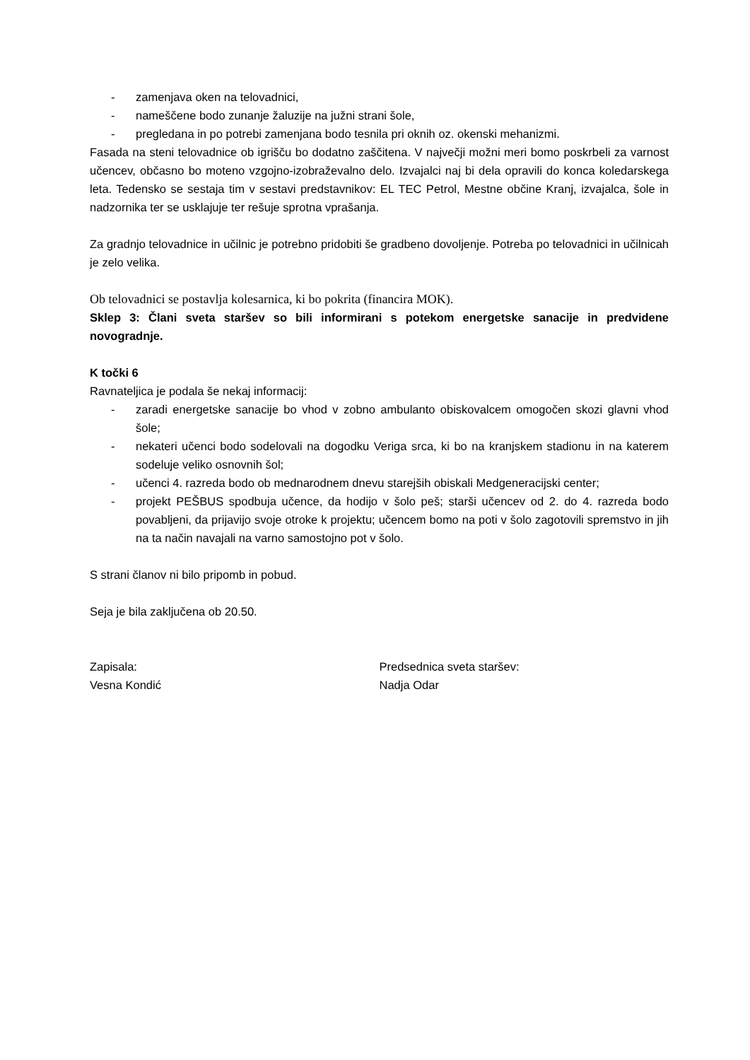- zamenjava oken na telovadnici,
- nameščene bodo zunanje žaluzije na južni strani šole,
- pregledana in po potrebi zamenjana bodo tesnila pri oknih oz. okenski mehanizmi.
Fasada na steni telovadnice ob igrišču bo dodatno zaščitena. V največji možni meri bomo poskrbeli za varnost učencev, občasno bo moteno vzgojno-izobraževalno delo. Izvajalci naj bi dela opravili do konca koledarskega leta. Tedensko se sestaja tim v sestavi predstavnikov: EL TEC Petrol, Mestne občine Kranj, izvajalca, šole in nadzornika ter se usklajuje ter rešuje sprotna vprašanja.
Za gradnjo telovadnice in učilnic je potrebno pridobiti še gradbeno dovoljenje. Potreba po telovadnici in učilnicah je zelo velika.
Ob telovadnici se postavlja kolesarnica, ki bo pokrita (financira MOK).
Sklep 3: Člani sveta staršev so bili informirani s potekom energetske sanacije in predvidene novogradnje.
K točki 6
Ravnateljica je podala še nekaj informacij:
- zaradi energetske sanacije bo vhod v zobno ambulanto obiskovalcem omogočen skozi glavni vhod šole;
- nekateri učenci bodo sodelovali na dogodku Veriga srca, ki bo na kranjskem stadionu in na katerem sodeluje veliko osnovnih šol;
- učenci 4. razreda bodo ob mednarodnem dnevu starejših obiskali Medgeneracijski center;
- projekt PEŠBUS spodbuja učence, da hodijo v šolo peš; starši učencev od 2. do 4. razreda bodo povabljeni, da prijavijo svoje otroke k projektu; učencem bomo na poti v šolo zagotovili spremstvo in jih na ta način navajali na varno samostojno pot v šolo.
S strani članov ni bilo pripomb in pobud.
Seja je bila zaključena ob 20.50.
Zapisala:
Vesna Kondić
Predsednica sveta staršev:
Nadja Odar